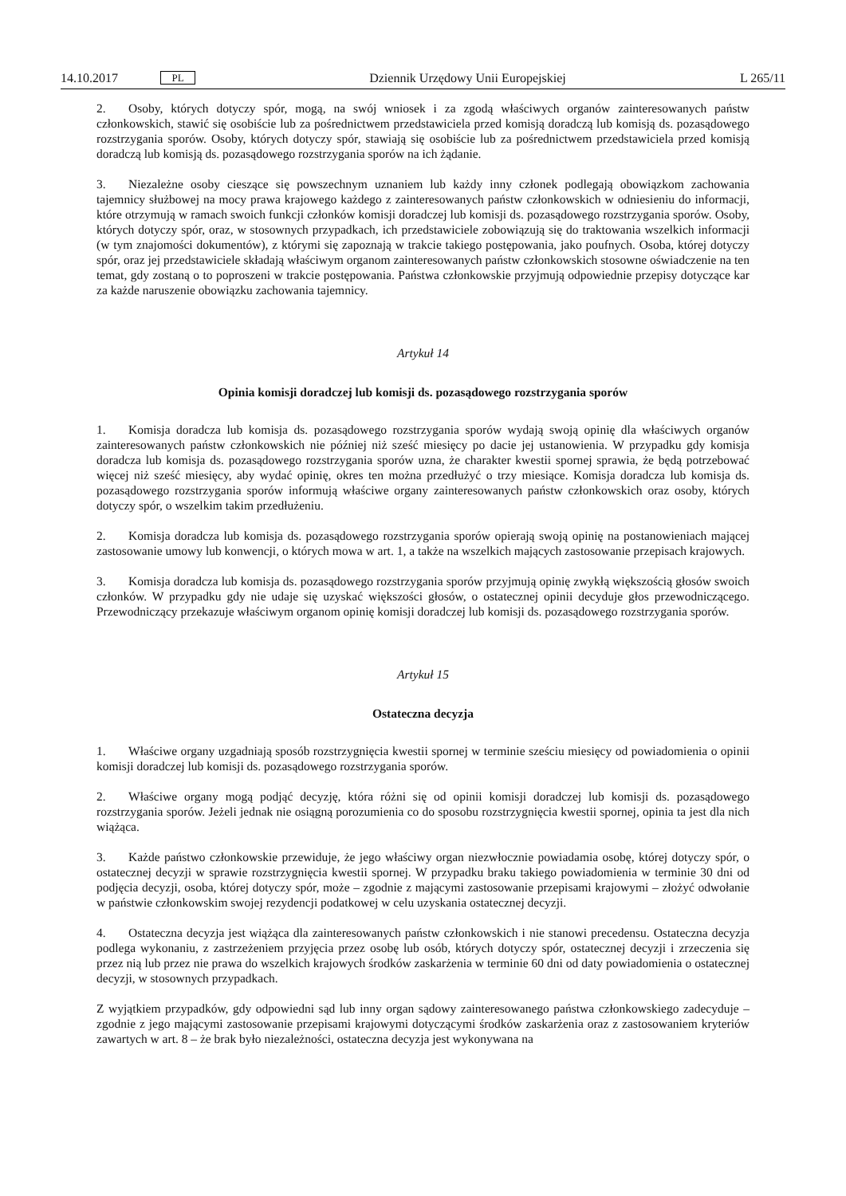14.10.2017 PL Dziennik Urzędowy Unii Europejskiej L 265/11
2. Osoby, których dotyczy spór, mogą, na swój wniosek i za zgodą właściwych organów zainteresowanych państw członkowskich, stawić się osobiście lub za pośrednictwem przedstawiciela przed komisją doradczą lub komisją ds. pozasądowego rozstrzygania sporów. Osoby, których dotyczy spór, stawiają się osobiście lub za pośrednictwem przedstawiciela przed komisją doradczą lub komisją ds. pozasądowego rozstrzygania sporów na ich żądanie.
3. Niezależne osoby cieszące się powszechnym uznaniem lub każdy inny członek podlegają obowiązkom zachowania tajemnicy służbowej na mocy prawa krajowego każdego z zainteresowanych państw członkowskich w odniesieniu do informacji, które otrzymują w ramach swoich funkcji członków komisji doradczej lub komisji ds. pozasądowego rozstrzygania sporów. Osoby, których dotyczy spór, oraz, w stosownych przypadkach, ich przedstawiciele zobowiązują się do traktowania wszelkich informacji (w tym znajomości dokumentów), z którymi się zapoznają w trakcie takiego postępowania, jako poufnych. Osoba, której dotyczy spór, oraz jej przedstawiciele składają właściwym organom zaintere­sowanych państw członkowskich stosowne oświadczenie na ten temat, gdy zostaną o to poproszeni w trakcie postępowania. Państwa członkowskie przyjmują odpowiednie przepisy dotyczące kar za każde naruszenie obowiązku zachowania tajemnicy.
Artykuł 14
Opinia komisji doradczej lub komisji ds. pozasądowego rozstrzygania sporów
1. Komisja doradcza lub komisja ds. pozasądowego rozstrzygania sporów wydają swoją opinię dla właściwych organów zainteresowanych państw członkowskich nie później niż sześć miesięcy po dacie jej ustanowienia. W przypadku gdy komisja doradcza lub komisja ds. pozasądowego rozstrzygania sporów uzna, że charakter kwestii spornej sprawia, że będą potrzebować więcej niż sześć miesięcy, aby wydać opinię, okres ten można przedłużyć o trzy miesiące. Komisja doradcza lub komisja ds. pozasądowego rozstrzygania sporów informują właściwe organy zaintereso­wanych państw członkowskich oraz osoby, których dotyczy spór, o wszelkim takim przedłużeniu.
2. Komisja doradcza lub komisja ds. pozasądowego rozstrzygania sporów opierają swoją opinię na postanowieniach mającej zastosowanie umowy lub konwencji, o których mowa w art. 1, a także na wszelkich mających zastosowanie przepisach krajowych.
3. Komisja doradcza lub komisja ds. pozasądowego rozstrzygania sporów przyjmują opinię zwykłą większością głosów swoich członków. W przypadku gdy nie udaje się uzyskać większości głosów, o ostatecznej opinii decyduje głos przewodniczącego. Przewodniczący przekazuje właściwym organom opinię komisji doradczej lub komisji ds. pozasądowego rozstrzygania sporów.
Artykuł 15
Ostateczna decyzja
1. Właściwe organy uzgadniają sposób rozstrzygnięcia kwestii spornej w terminie sześciu miesięcy od powiadomienia o opinii komisji doradczej lub komisji ds. pozasądowego rozstrzygania sporów.
2. Właściwe organy mogą podjąć decyzję, która różni się od opinii komisji doradczej lub komisji ds. pozasądowego rozstrzygania sporów. Jeżeli jednak nie osiągną porozumienia co do sposobu rozstrzygnięcia kwestii spornej, opinia ta jest dla nich wiążąca.
3. Każde państwo członkowskie przewiduje, że jego właściwy organ niezwłocznie powiadamia osobę, której dotyczy spór, o ostatecznej decyzji w sprawie rozstrzygnięcia kwestii spornej. W przypadku braku takiego powiadomienia w terminie 30 dni od podjęcia decyzji, osoba, której dotyczy spór, może – zgodnie z mającymi zastosowanie przepisami krajowymi – złożyć odwołanie w państwie członkowskim swojej rezydencji podatkowej w celu uzyskania ostatecznej decyzji.
4. Ostateczna decyzja jest wiążąca dla zainteresowanych państw członkowskich i nie stanowi precedensu. Ostateczna decyzja podlega wykonaniu, z zastrzeżeniem przyjęcia przez osobę lub osób, których dotyczy spór, ostatecznej decyzji i zrzeczenia się przez nią lub przez nie prawa do wszelkich krajowych środków zaskarżenia w terminie 60 dni od daty powiadomienia o ostatecznej decyzji, w stosownych przypadkach.
Z wyjątkiem przypadków, gdy odpowiedni sąd lub inny organ sądowy zainteresowanego państwa członkowskiego zadecyduje – zgodnie z jego mającymi zastosowanie przepisami krajowymi dotyczącymi środków zaskarżenia oraz z zastosowaniem kryteriów zawartych w art. 8 – że brak było niezależności, ostateczna decyzja jest wykonywana na